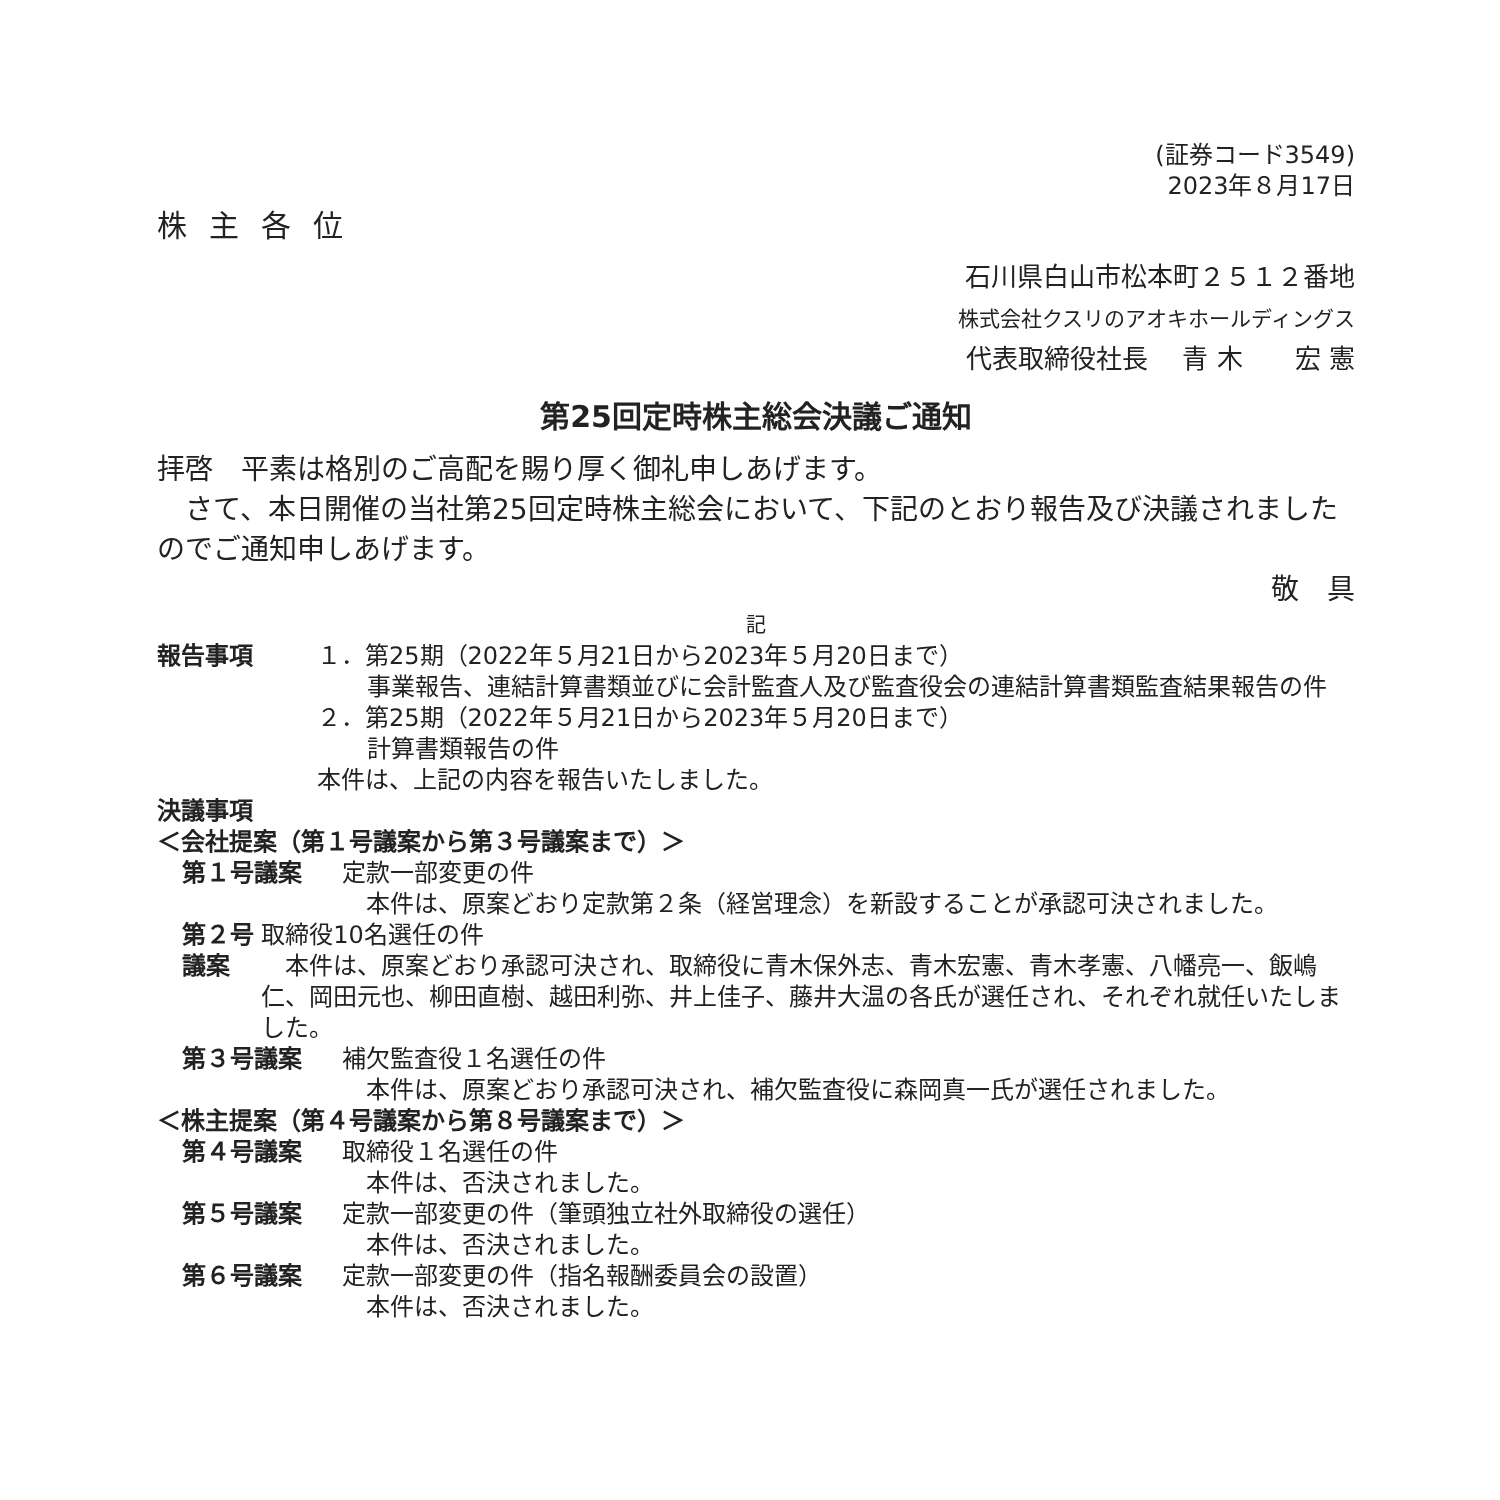(証券コード3549)
2023年８月17日
株主各位
石川県白山市松本町２５１２番地
株式会社クスリのアオキホールディングス
代表取締役社長　 青 木　　宏 憲
第25回定時株主総会決議ご通知
拝啓　平素は格別のご高配を賜り厚く御礼申しあげます。
　さて、本日開催の当社第25回定時株主総会において、下記のとおり報告及び決議されましたのでご通知申しあげます。
敬　具
記
報告事項 １．第25期（2022年５月21日から2023年５月20日まで）
事業報告、連結計算書類並びに会計監査人及び監査役会の連結計算書類監査結果報告の件
２．第25期（2022年５月21日から2023年５月20日まで）
計算書類報告の件
本件は、上記の内容を報告いたしました。
決議事項
＜会社提案（第１号議案から第３号議案まで）＞
第１号議案 定款一部変更の件
　本件は、原案どおり定款第２条（経営理念）を新設することが承認可決されました。
第２号議案 取締役10名選任の件
　本件は、原案どおり承認可決され、取締役に青木保外志、青木宏憲、青木孝憲、八幡亮一、飯嶋仁、岡田元也、柳田直樹、越田利弥、井上佳子、藤井大温の各氏が選任され、それぞれ就任いたしました。
第３号議案 補欠監査役１名選任の件
　本件は、原案どおり承認可決され、補欠監査役に森岡真一氏が選任されました。
＜株主提案（第４号議案から第８号議案まで）＞
第４号議案 取締役１名選任の件
　本件は、否決されました。
第５号議案 定款一部変更の件（筆頭独立社外取締役の選任）
　本件は、否決されました。
第６号議案 定款一部変更の件（指名報酬委員会の設置）
　本件は、否決されました。